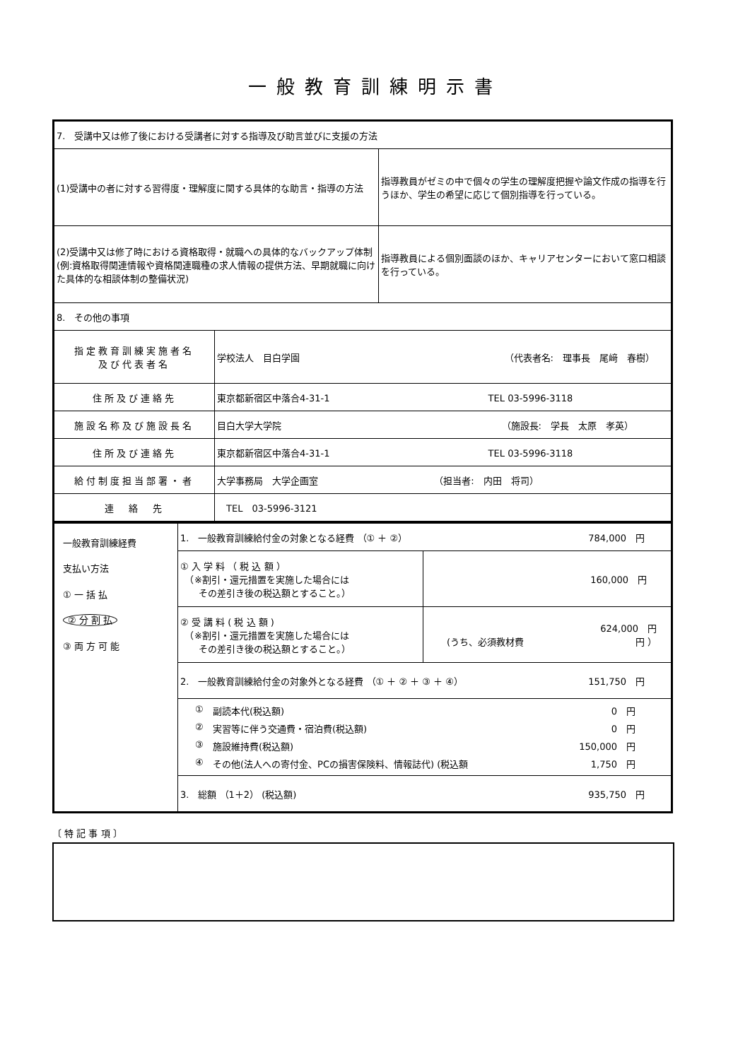一般教育訓練明示書
| 7. 受講中又は修了後における受講者に対する指導及び助言並びに支援の方法 | | |
| (1)受講中の者に対する習得度・理解度に関する具体的な助言・指導の方法 | | 指導教員がゼミの中で個々の学生の理解度把握や論文作成の指導を行うほか、学生の希望に応じて個別指導を行っている。 |
| (2)受講中又は修了時における資格取得・就職への具体的なバックアップ体制 (例:資格取得関連情報や資格関連職種の求人情報の提供方法、早期就職に向けた具体的な相談体制の整備状況) | | 指導教員による個別面談のほか、キャリアセンターにおいて窓口相談を行っている。 |
| 8. その他の事項 | | |
| 指定教育訓練実施者名 及び代表者名 | 学校法人 目白学園 （代表者名: 理事長 尾﨑 春樹） | |
| 住所及び連絡先 | 東京都新宿区中落合4-31-1 TEL 03-5996-3118 | |
| 施設名称及び施設長名 | 目白大学大学院 （施設長: 学長 太原 孝英） | |
| 住所及び連絡先 | 東京都新宿区中落合4-31-1 TEL 03-5996-3118 | |
| 給付制度担当部署・者 | 大学事務局 大学企画室 （担当者: 内田 将司） | |
| 連 絡 先 | TEL 03-5996-3121 | |
| 一般教育訓練経費 支払い方法 ① 一 括 払 ② 分 割 払 ③ 両 方 可 能 | 1. 一般教育訓練給付金の対象となる経費 （① ＋ ②） 784,000 円 | |
| | ① 入 学 料 （ 税 込 額 ） （※割引・還元措置を実施した場合には その差引き後の税込額とすること。） | 160,000 円 |
| | ② 受 講 料 ( 税 込 額 ) （※割引・還元措置を実施した場合には その差引き後の税込額とすること。） | 624,000 円 (うち、必須教材費 円 ） |
| | 2. 一般教育訓練給付金の対象外となる経費 （① ＋ ② ＋ ③ ＋ ④） 151,750 円 | |
| | ① 副読本代(税込額) 0 円 ② 実習等に伴う交通費・宿泊費(税込額) 0 円 ③ 施設維持費(税込額) 150,000 円 ④ その他(法人への寄付金、PCの損害保険料、情報誌代) (税込額 1,750 円 | |
| | 3. 総額 （1＋2） (税込額) 935,750 円 | |
〔 特 記 事 項 〕